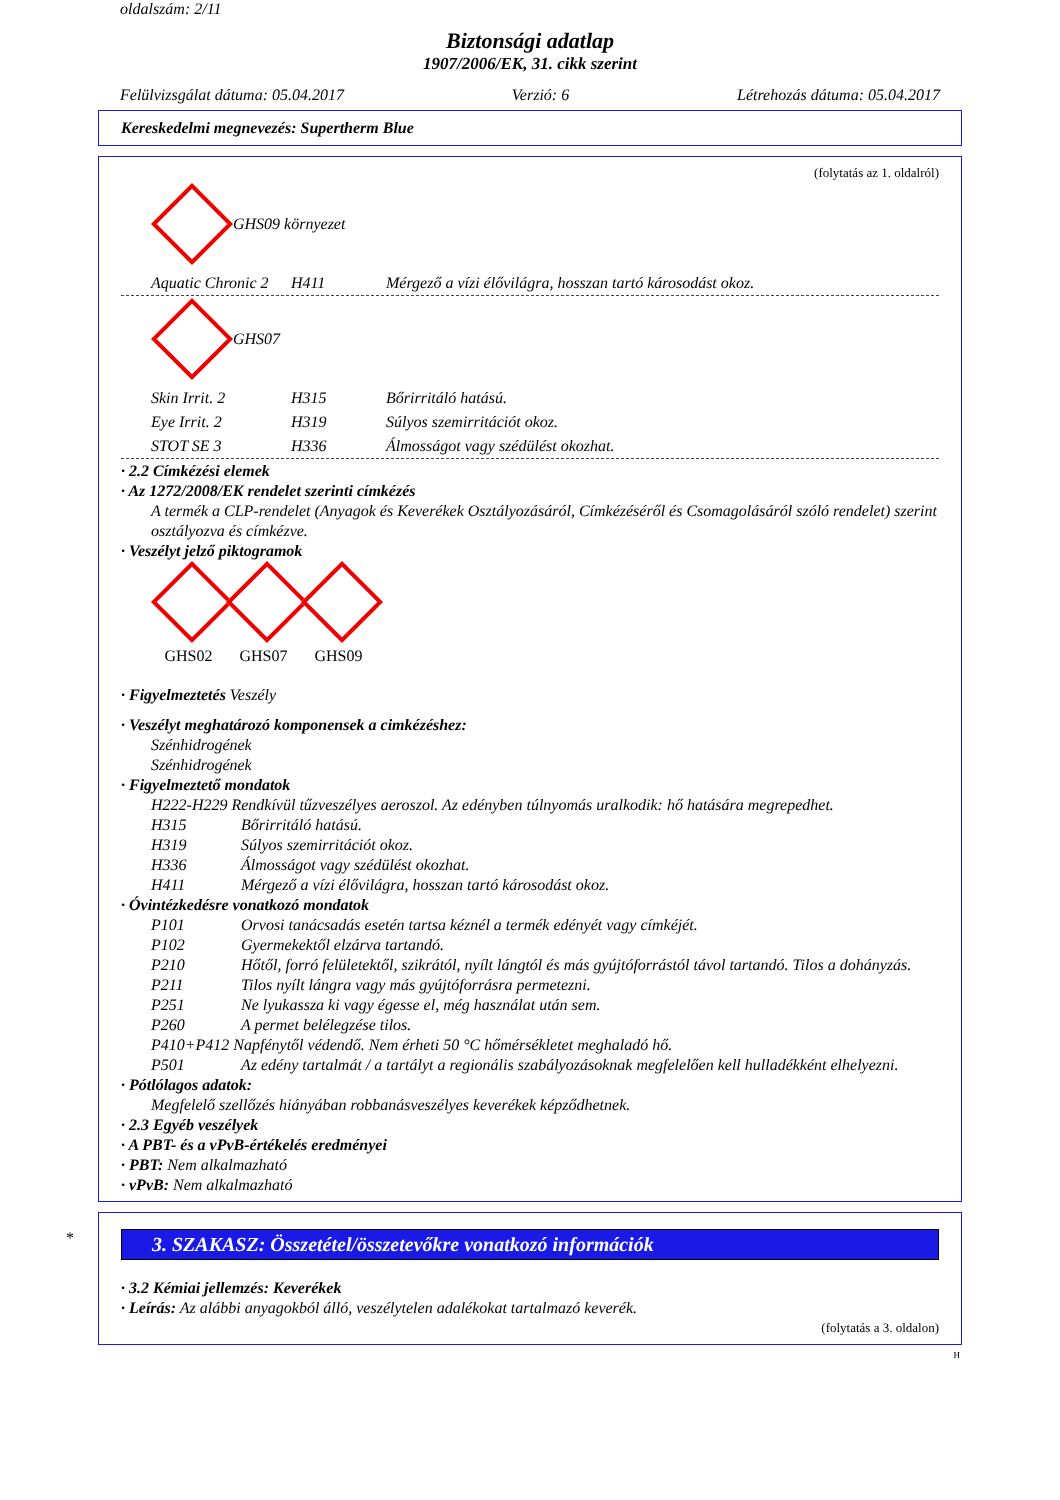oldalszám: 2/11
Biztonsági adatlap
1907/2006/EK, 31. cikk szerint
Felülvizsgálat dátuma: 05.04.2017 Verzió: 6 Létrehozás dátuma: 05.04.2017
Kereskedelmi megnevezés: Supertherm Blue
(folytatás az 1. oldalról)
GHS09 környezet
Aquatic Chronic 2 H411 Mérgező a vízi élővilágra, hosszan tartó károsodást okoz.
GHS07
Skin Irrit. 2 H315 Bőrirritáló hatású.
Eye Irrit. 2 H319 Súlyos szemirritációt okoz.
STOT SE 3 H336 Álmosságot vagy szédülést okozhat.
· 2.2 Címkézési elemek
· Az 1272/2008/EK rendelet szerinti címkézés
A termék a CLP-rendelet (Anyagok és Keverékek Osztályozásáról, Címkézéséről és Csomagolásáról szóló rendelet) szerint osztályozva és címkézve.
· Veszélyt jelző piktogramok
GHS02
GHS07
GHS09
· Figyelmeztetés Veszély
· Veszélyt meghatározó komponensek a cimkézéshez:
Szénhidrogének
Szénhidrogének
· Figyelmeztető mondatok
H222-H229 Rendkívül tűzveszélyes aeroszol. Az edényben túlnyomás uralkodik: hő hatására megrepedhet.
H315 Bőrirritáló hatású.
H319 Súlyos szemirritációt okoz.
H336 Álmosságot vagy szédülést okozhat.
H411 Mérgező a vízi élővilágra, hosszan tartó károsodást okoz.
· Óvintézkedésre vonatkozó mondatok
P101 Orvosi tanácsadás esetén tartsa kéznél a termék edényét vagy címkéjét.
P102 Gyermekektől elzárva tartandó.
P210 Hőtől, forró felületektől, szikrától, nyílt lángtól és más gyújtóforrástól távol tartandó. Tilos a dohányzás.
P211 Tilos nyílt lángra vagy más gyújtóforrásra permetezni.
P251 Ne lyukassza ki vagy égesse el, még használat után sem.
P260 A permet belélegzése tilos.
P410+P412 Napfénytől védendő. Nem érheti 50 °C hőmérsékletet meghaladó hő.
P501 Az edény tartalmát / a tartályt a regionális szabályozásoknak megfelelően kell hulladékként elhelyezni.
· Pótlólagos adatok:
Megfelelő szellőzés hiányában robbanásveszélyes keverékek képződhetnek.
· 2.3 Egyéb veszélyek
· A PBT- és a vPvB-értékelés eredményei
· PBT: Nem alkalmazható
· vPvB: Nem alkalmazható
*
3. SZAKASZ: Összetétel/összetevőkre vonatkozó információk
· 3.2 Kémiai jellemzés: Keverékek
· Leírás: Az alábbi anyagokból álló, veszélytelen adalékokat tartalmazó keverék.
(folytatás a 3. oldalon)
H